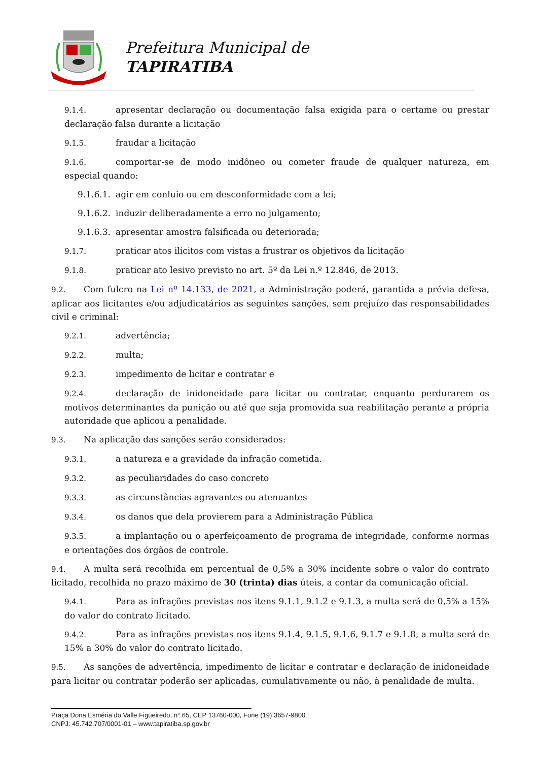Prefeitura Municipal de
TAPIRATIBA
9.1.4. apresentar declaração ou documentação falsa exigida para o certame ou prestar declaração falsa durante a licitação
9.1.5. fraudar a licitação
9.1.6. comportar-se de modo inidôneo ou cometer fraude de qualquer natureza, em especial quando:
9.1.6.1. agir em conluio ou em desconformidade com a lei;
9.1.6.2. induzir deliberadamente a erro no julgamento;
9.1.6.3. apresentar amostra falsificada ou deteriorada;
9.1.7. praticar atos ilícitos com vistas a frustrar os objetivos da licitação
9.1.8. praticar ato lesivo previsto no art. 5º da Lei n.º 12.846, de 2013.
9.2. Com fulcro na Lei nº 14.133, de 2021, a Administração poderá, garantida a prévia defesa, aplicar aos licitantes e/ou adjudicatários as seguintes sanções, sem prejuízo das responsabilidades civil e criminal:
9.2.1. advertência;
9.2.2. multa;
9.2.3. impedimento de licitar e contratar e
9.2.4. declaração de inidoneidade para licitar ou contratar, enquanto perdurarem os motivos determinantes da punição ou até que seja promovida sua reabilitação perante a própria autoridade que aplicou a penalidade.
9.3. Na aplicação das sanções serão considerados:
9.3.1. a natureza e a gravidade da infração cometida.
9.3.2. as peculiaridades do caso concreto
9.3.3. as circunstâncias agravantes ou atenuantes
9.3.4. os danos que dela provierem para a Administração Pública
9.3.5. a implantação ou o aperfeiçoamento de programa de integridade, conforme normas e orientações dos órgãos de controle.
9.4. A multa será recolhida em percentual de 0,5% a 30% incidente sobre o valor do contrato licitado, recolhida no prazo máximo de 30 (trinta) dias úteis, a contar da comunicação oficial.
9.4.1. Para as infrações previstas nos itens 9.1.1, 9.1.2 e 9.1.3, a multa será de 0,5% a 15% do valor do contrato licitado.
9.4.2. Para as infrações previstas nos itens 9.1.4, 9.1.5, 9.1.6, 9.1.7 e 9.1.8, a multa será de 15% a 30% do valor do contrato licitado.
9.5. As sanções de advertência, impedimento de licitar e contratar e declaração de inidoneidade para licitar ou contratar poderão ser aplicadas, cumulativamente ou não, à penalidade de multa.
Praça Dona Esméria do Valle Figueiredo, n° 65, CEP 13760-000, Fone (19) 3657-9800
CNPJ: 45.742.707/0001-01 – www.tapiratiba.sp.gov.br